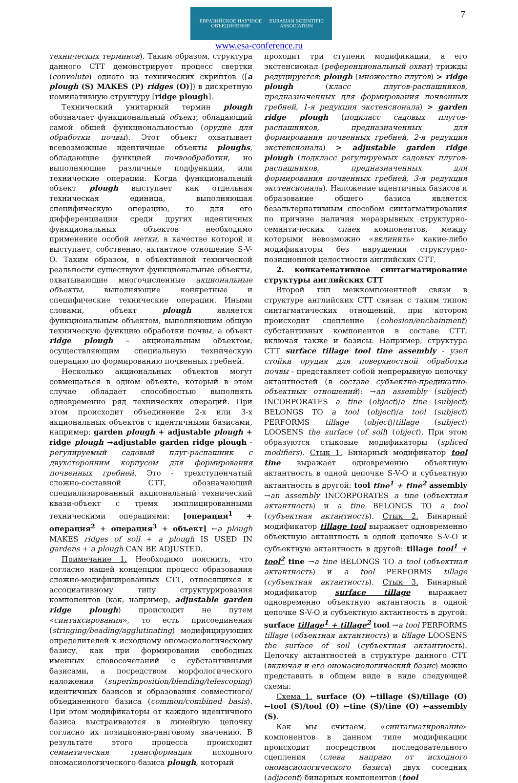ЕВРАЗИЙСКОЕ НАУЧНОЕ ОБЪЕДИНЕНИЕ EURASIAN SCIENTIFIC ASSOCIATION
www.esa-conference.ru
7
технических терминов). Таким образом, структура данного СТТ демонстрирует процесс свертки (convolute) одного из технических скриптов ([a plough (S) MAKES (P) ridges (O)]) в дискретную номинативную структуру [ridge plough].
Технический унитарный термин plough обозначает функциональный объект, обладающий самой общей функциональностью (орудие для обработки почвы). Этот объект охватывает всевозможные идентичные объекты ploughs, обладающие функцией почвообработки, но выполняющие различные подфункции, или технические операции. Когда функциональный объект plough выступает как отдельная техническая единица, выполняющая специфическую операцию, то для его дифференциации среди других идентичных функциональных объектов необходимо применение особой метки, в качестве которой и выступает, собственно, актантное отношение S-V-O. Таким образом, в объективной технической реальности существуют функциональные объекты, охватывающие многочисленные акциональные объекты, выполняющие конкретные и специфические технические операции. Иными словами, объект plough является функциональным объектом, выполняющим общую техническую функцию обработки почвы, а объект ridge plough – акциональным объектом, осуществляющим специальную техническую операцию по формированию почвенных гребней.
Несколько акциональных объектов могут совмещаться в одном объекте, который в этом случае обладает способностью выполнять одновременно ряд технических операций. При этом происходит объединение 2-х или 3-х акциональных объектов с идентичными базисами, например: garden plough + adjustable plough + ridge plough →adjustable garden ridge plough - регулируемый садовый плуг-распашник с двухсторонним корпусом для формирования почвенных гребней. Это - трехступенчатый сложно-составной СТТ, обозначающий специализированный акциональный технический квази-объект с тремя имплицированными техническими операциями: [операция<sup>1</sup> + операция<sup>2</sup> + операция<sup>3</sup> + объект] ←a plough MAKES ridges of soil + a plough IS USED IN gardens + a plough CAN BE ADJUSTED.
Примечание 1. Необходимо пояснить, что согласно нашей концепции процесс образования сложно-модифицированных СТТ, относящихся к ассоциативному типу структурирования компонентов (как, например, adjustable garden ridge plough) происходит не путем «синтаксирования», то есть присоединения (stringing/beading/agglutinating) модифицирующих определителей к исходному ономасиологическому базису, как при формировании свободных именных словосочетаний с субстантивными базисами, а посредством морфологического наложения (superimposition/blending/telescoping) идентичных базисов и образования совместного/объединенного базиса (common/combined basis). При этом модификаторы от каждого идентичного базиса выстраиваются в линейную цепочку согласно их позиционно-ранговому значению. В результате этого процесса происходит семантическая трансформация исходного ономасиологического базиса plough, который
проходит три ступени модификации, а его экстенсионал (референциональный охват) трижды редуцируется: plough (множество плугов) > ridge plough (класс плугов-распашников, предназначенных для формирования почвенных гребней, 1-я редукция экстенсионала) > garden ridge plough (подкласс садовых плугов-распашников, предназначенных для формирования почвенных гребней, 2-я редукция экстенсионала) > adjustable garden ridge plough (подкласс регулируемых садовых плугов-распашников, предназначенных для формирования почвенных гребней, 3-я редукция экстенсионала). Наложение идентичных базисов и образование общего базиса является безальтернативным способом синтагматирования по причине наличия неразрывных структурно-семантических спаек компонентов, между которыми невозможно «вклинить» какие-либо модификаторы без нарушения структурно-позиционной целостности английских СТТ.
2. конкатенативное синтагматирование структуры английских СТТ
Второй тип межкомпонентной связи в структуре английских СТТ связан с таким типом синтагматических отношений, при котором происходит сцепление (cohesion/enchainment) субстантивных компонентов в составе СТТ, включая также и базисы. Например, структура СТТ surface tillage tool tine assembly - узел стойки орудия для поверхностной обработки почвы - представляет собой непрерывную цепочку актантностей (в составе субъектно-предикатно-объектных отношений): →an assembly (subject) INCORPORATES a tine (object)/a tine (subject) BELONGS TO a tool (object)/a tool (subject) PERFORMS tillage (object)/tillage (subject) LOOSENS the surface (of soil) (object). При этом образуются стыковые модификаторы (spliced modifiers). Стык 1. Бинарный модификатор tool tine выражает одновременно объектную актантность в одной цепочке S-V-O и субъектную актантность в другой: tool tine<sup>1</sup> + tine<sup>2</sup> assembly →an assembly INCORPORATES a tine (объектная актантность) и a tine BELONGS TO a tool (субъектная актантность). Стык 2. Бинарный модификатор tillage tool выражает одновременно объектную актантность в одной цепочке S-V-O и субъектную актантность в другой: tillage tool<sup>1</sup> + tool<sup>2</sup> tine →a tine BELONGS TO a tool (объектная актантность) и a tool PERFORMS tillage (субъектная актантность). Стык 3. Бинарный модификатор surface tillage выражает одновременно объектную актантность в одной цепочке S-V-O и субъектную актантность в другой: surface tillage<sup>1</sup> + tillage<sup>2</sup> tool →a tool PERFORMS tillage (объектная актантность) и tillage LOOSENS the surface of soil (субъектная актантность). Цепочку актантностей в структуре данного СТТ (включая и его ономасиологический базис) можно представить в общем виде в виде следующей схемы:
Схема 1. surface (O) ←tillage (S)/tillage (O) ←tool (S)/tool (O) ←tine (S)/tine (O) ←assembly (S).
Как мы считаем, «синтагматирование» компонентов в данном типе модификации происходит посредством последовательного сцепления (слева направо от исходного ономасиологического базиса) двух соседних (adjacent) бинарных компонентов (tool